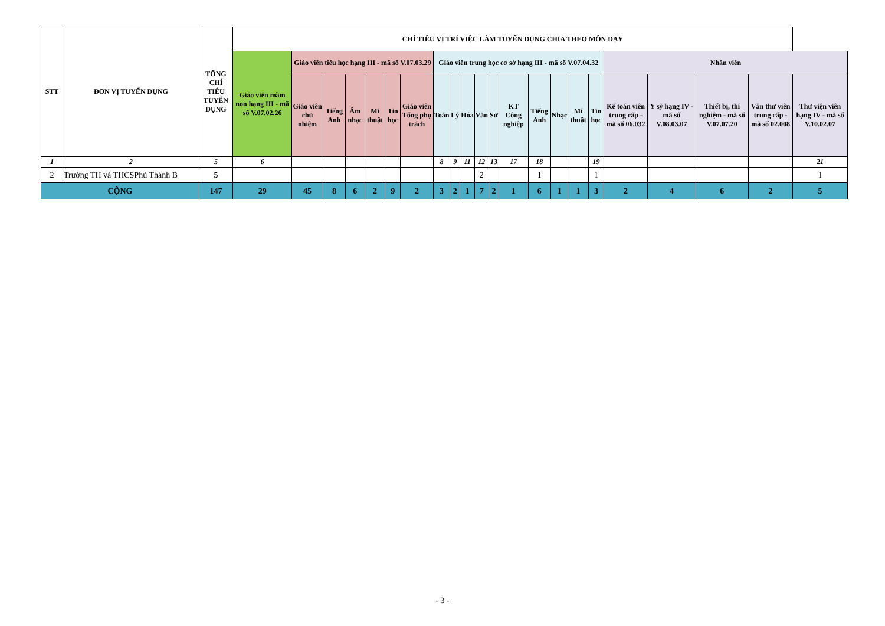| STT | ĐƠN VỊ TUYỂN DỤNG | TỔNG CHỈ TIÊU TUYỂN DỤNG | CHỈ TIÊU VỊ TRÍ VIỆC LÀM TUYỂN DỤNG CHIA THEO MÔN DẠY | | | | | | | | | | | | | | | | | | | | | |
| --- | --- | --- | --- | --- | --- | --- | --- | --- | --- | --- | --- | --- | --- | --- | --- | --- | --- | --- | --- | --- | --- | --- | --- | --- |
| | | | Giáo viên mầm non hạng III - mã số V.07.02.26 | Giáo viên tiểu học hạng III - mã số V.07.03.29 | | | | | | Giáo viên trung học cơ sở hạng III - mã số V.07.04.32 | | | | | | | | | | Nhân viên | | | | |
| | | | | Giáo viên chủ nhiệm | Tiếng Anh | Âm nhạc | Mĩ thuật | Tin học | Giáo viên Tổng phụ trách | Toán | Lý | Hóa | Văn | Sử | KT Công nghiệp | Tiếng Anh | Nhạc | Mĩ thuật | Tin học | Kế toán viên trung cấp - mã số 06.032 | Y sỹ hạng IV - mã số V.08.03.07 | Thiết bị, thí nghiệm - mã số V.07.07.20 | Văn thư viên trung cấp - mã số 02.008 | Thư viện viên hạng IV - mã số V.10.02.07 |
| 1 | 2 | 5 | 6 | | | | | | | 8 | 9 | 11 | 12 | 13 | 17 | 18 | | | 19 | | | | | 21 |
| 2 | Trường TH và THCSPhú Thành B | 5 | | | | | | | | | | | 2 | | | 1 | | | 1 | | | | | 1 |
| CỘNG | | 147 | 29 | 45 | 8 | 6 | 2 | 9 | 2 | 3 | 2 | 1 | 7 | 2 | 1 | 6 | 1 | 1 | 3 | 2 | 4 | 6 | 2 | 5 |
- 3 -